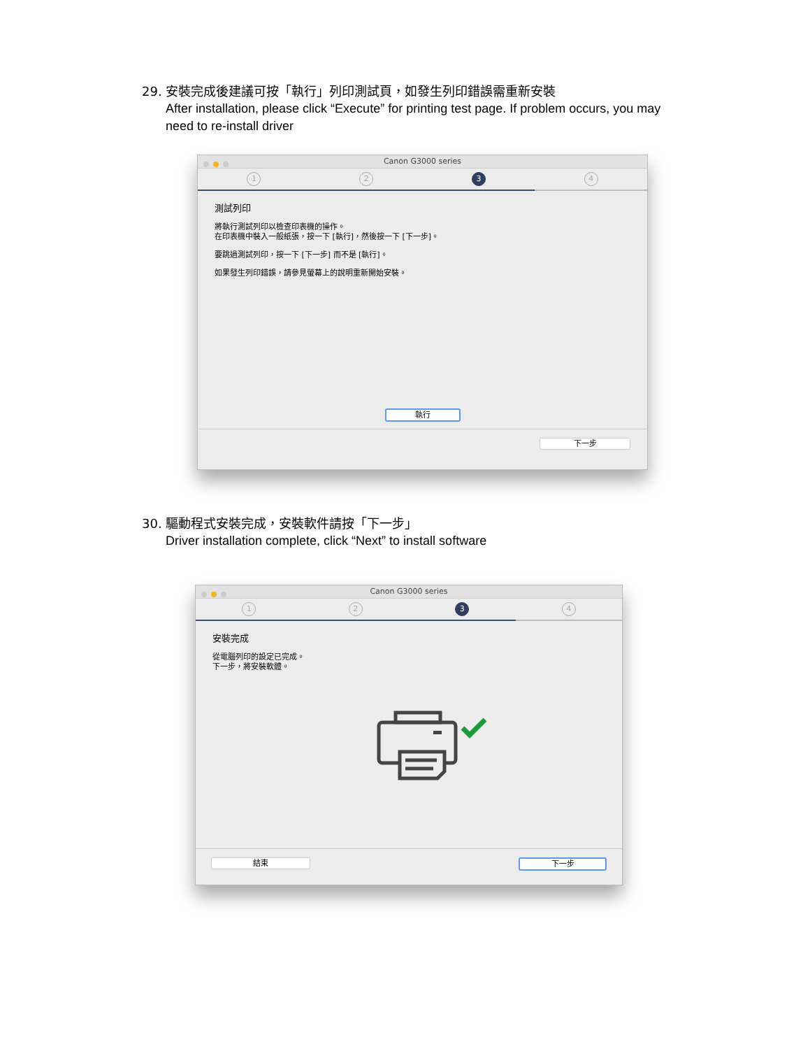29. 安裝完成後建議可按「執行」列印測試頁，如發生列印錯誤需重新安裝
After installation, please click “Execute” for printing test page. If problem occurs, you may need to re-install driver
Canon G3000 series
1 2 3 4
測試列印
將執行測試列印以檢查印表機的操作。
在印表機中裝入一般紙張，按一下 [執行]，然後按一下 [下一步]。
要跳過測試列印，按一下 [下一步] 而不是 [執行]。
如果發生列印錯誤，請參見螢幕上的說明重新開始安裝。
執行
下一步
30. 驅動程式安裝完成，安裝軟件請按「下一步」
Driver installation complete, click “Next” to install software
Canon G3000 series
1 2 3 4
安裝完成
從電腦列印的設定已完成。
下一步，將安裝軟體。
結束 下一步